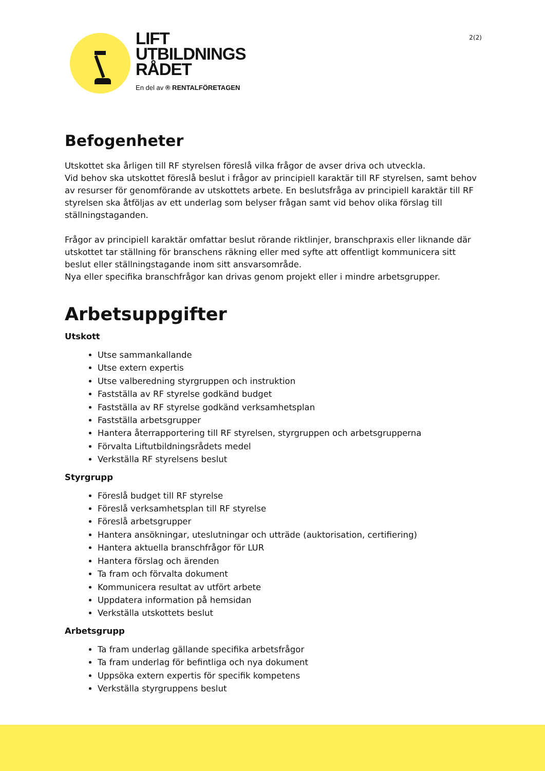LIFT
UTBILDNINGS
RÅDET
En del av ® RENTALFÖRETAGEN
2(2)
Befogenheter
Utskottet ska årligen till RF styrelsen föreslå vilka frågor de avser driva och utveckla.
Vid behov ska utskottet föreslå beslut i frågor av principiell karaktär till RF styrelsen, samt behov av resurser för genomförande av utskottets arbete. En beslutsfråga av principiell karaktär till RF styrelsen ska åtföljas av ett underlag som belyser frågan samt vid behov olika förslag till ställningstaganden.
Frågor av principiell karaktär omfattar beslut rörande riktlinjer, branschpraxis eller liknande där utskottet tar ställning för branschens räkning eller med syfte att offentligt kommunicera sitt beslut eller ställningstagande inom sitt ansvarsområde.
Nya eller specifika branschfrågor kan drivas genom projekt eller i mindre arbetsgrupper.
Arbetsuppgifter
Utskott
Utse sammankallande
Utse extern expertis
Utse valberedning styrgruppen och instruktion
Fastställa av RF styrelse godkänd budget
Fastställa av RF styrelse godkänd verksamhetsplan
Fastställa arbetsgrupper
Hantera återrapportering till RF styrelsen, styrgruppen och arbetsgrupperna
Förvalta Liftutbildningsrådets medel
Verkställa RF styrelsens beslut
Styrgrupp
Föreslå budget till RF styrelse
Föreslå verksamhetsplan till RF styrelse
Föreslå arbetsgrupper
Hantera ansökningar, uteslutningar och utträde (auktorisation, certifiering)
Hantera aktuella branschfrågor för LUR
Hantera förslag och ärenden
Ta fram och förvalta dokument
Kommunicera resultat av utfört arbete
Uppdatera information på hemsidan
Verkställa utskottets beslut
Arbetsgrupp
Ta fram underlag gällande specifika arbetsfrågor
Ta fram underlag för befintliga och nya dokument
Uppsöka extern expertis för specifik kompetens
Verkställa styrgruppens beslut